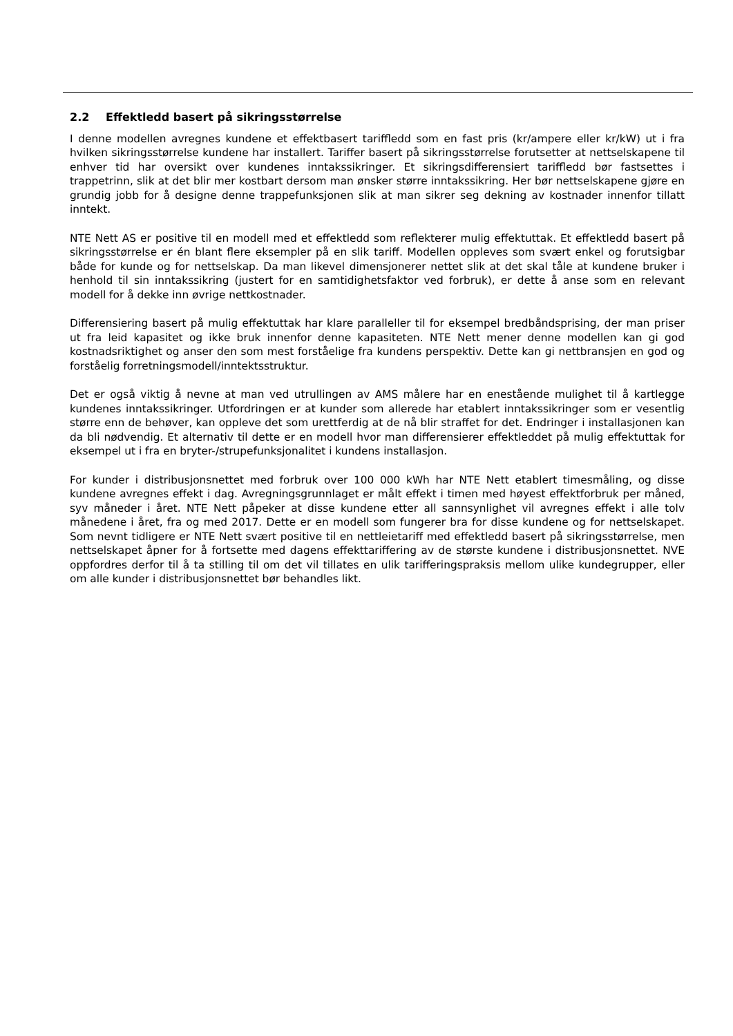2.2 Effektledd basert på sikringsstørrelse
I denne modellen avregnes kundene et effektbasert tariffledd som en fast pris (kr/ampere eller kr/kW) ut i fra hvilken sikringsstørrelse kundene har installert. Tariffer basert på sikringsstørrelse forutsetter at nettselskapene til enhver tid har oversikt over kundenes inntakssikringer. Et sikringsdifferensiert tariffledd bør fastsettes i trappetrinn, slik at det blir mer kostbart dersom man ønsker større inntakssikring. Her bør nettselskapene gjøre en grundig jobb for å designe denne trappefunksjonen slik at man sikrer seg dekning av kostnader innenfor tillatt inntekt.
NTE Nett AS er positive til en modell med et effektledd som reflekterer mulig effektuttak. Et effektledd basert på sikringsstørrelse er én blant flere eksempler på en slik tariff. Modellen oppleves som svært enkel og forutsigbar både for kunde og for nettselskap. Da man likevel dimensjonerer nettet slik at det skal tåle at kundene bruker i henhold til sin inntakssikring (justert for en samtidighetsfaktor ved forbruk), er dette å anse som en relevant modell for å dekke inn øvrige nettkostnader.
Differensiering basert på mulig effektuttak har klare paralleller til for eksempel bredbåndsprising, der man priser ut fra leid kapasitet og ikke bruk innenfor denne kapasiteten. NTE Nett mener denne modellen kan gi god kostnadsriktighet og anser den som mest forståelige fra kundens perspektiv. Dette kan gi nettbransjen en god og forståelig forretningsmodell/inntektsstruktur.
Det er også viktig å nevne at man ved utrullingen av AMS målere har en enestående mulighet til å kartlegge kundenes inntakssikringer. Utfordringen er at kunder som allerede har etablert inntakssikringer som er vesentlig større enn de behøver, kan oppleve det som urettferdig at de nå blir straffet for det. Endringer i installasjonen kan da bli nødvendig. Et alternativ til dette er en modell hvor man differensierer effektleddet på mulig effektuttak for eksempel ut i fra en bryter-/strupefunksjonalitet i kundens installasjon.
For kunder i distribusjonsnettet med forbruk over 100 000 kWh har NTE Nett etablert timesmåling, og disse kundene avregnes effekt i dag. Avregningsgrunnlaget er målt effekt i timen med høyest effektforbruk per måned, syv måneder i året. NTE Nett påpeker at disse kundene etter all sannsynlighet vil avregnes effekt i alle tolv månedene i året, fra og med 2017. Dette er en modell som fungerer bra for disse kundene og for nettselskapet. Som nevnt tidligere er NTE Nett svært positive til en nettleietariff med effektledd basert på sikringsstørrelse, men nettselskapet åpner for å fortsette med dagens effekttariffering av de største kundene i distribusjonsnettet. NVE oppfordres derfor til å ta stilling til om det vil tillates en ulik tarifferingspraksis mellom ulike kundegrupper, eller om alle kunder i distribusjonsnettet bør behandles likt.